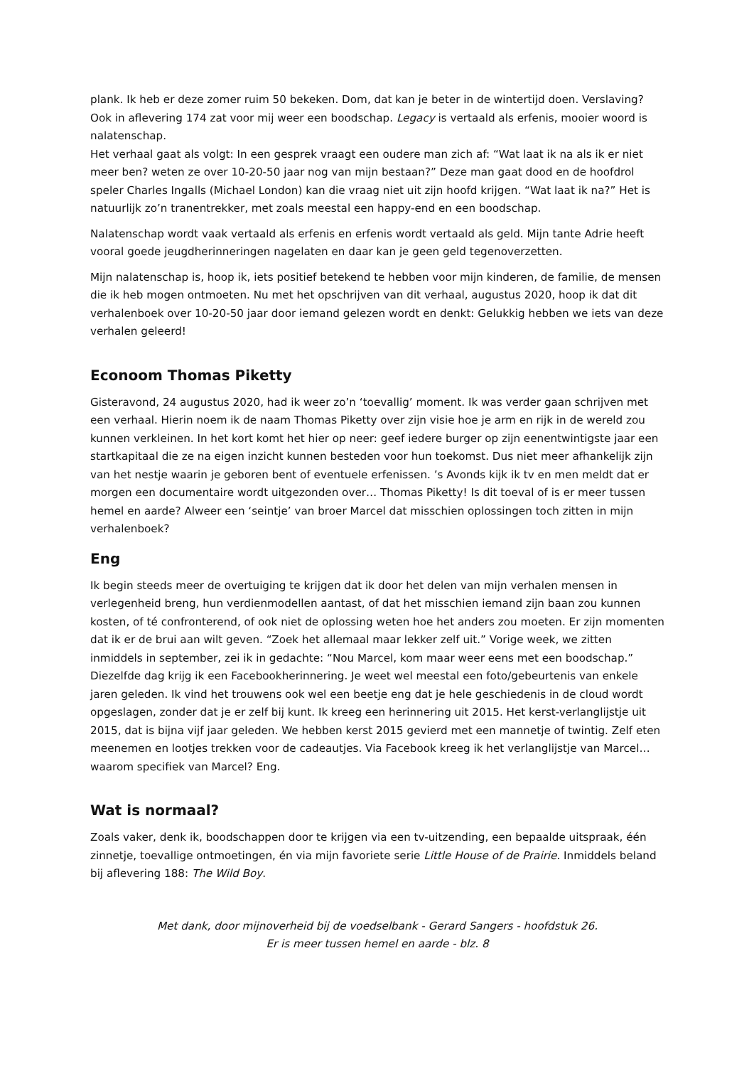plank. Ik heb er deze zomer ruim 50 bekeken. Dom, dat kan je beter in de wintertijd doen. Verslaving? Ook in aflevering 174 zat voor mij weer een boodschap. Legacy is vertaald als erfenis, mooier woord is nalatenschap.
Het verhaal gaat als volgt: In een gesprek vraagt een oudere man zich af: “Wat laat ik na als ik er niet meer ben? weten ze over 10-20-50 jaar nog van mijn bestaan?” Deze man gaat dood en de hoofdrol speler Charles Ingalls (Michael London) kan die vraag niet uit zijn hoofd krijgen. “Wat laat ik na?” Het is natuurlijk zo’n tranentrekker, met zoals meestal een happy-end en een boodschap.
Nalatenschap wordt vaak vertaald als erfenis en erfenis wordt vertaald als geld. Mijn tante Adrie heeft vooral goede jeugdherinneringen nagelaten en daar kan je geen geld tegenoverzetten.
Mijn nalatenschap is, hoop ik, iets positief betekend te hebben voor mijn kinderen, de familie, de mensen die ik heb mogen ontmoeten. Nu met het opschrijven van dit verhaal, augustus 2020, hoop ik dat dit verhalenboek over 10-20-50 jaar door iemand gelezen wordt en denkt: Gelukkig hebben we iets van deze verhalen geleerd!
Econoom Thomas Piketty
Gisteravond, 24 augustus 2020, had ik weer zo’n ‘toevallig’ moment. Ik was verder gaan schrijven met een verhaal. Hierin noem ik de naam Thomas Piketty over zijn visie hoe je arm en rijk in de wereld zou kunnen verkleinen. In het kort komt het hier op neer: geef iedere burger op zijn eenentwintigste jaar een startkapitaal die ze na eigen inzicht kunnen besteden voor hun toekomst. Dus niet meer afhankelijk zijn van het nestje waarin je geboren bent of eventuele erfenissen. ’s Avonds kijk ik tv en men meldt dat er morgen een documentaire wordt uitgezonden over… Thomas Piketty! Is dit toeval of is er meer tussen hemel en aarde? Alweer een ‘seintje’ van broer Marcel dat misschien oplossingen toch zitten in mijn verhalenboek?
Eng
Ik begin steeds meer de overtuiging te krijgen dat ik door het delen van mijn verhalen mensen in verlegenheid breng, hun verdienmodellen aantast, of dat het misschien iemand zijn baan zou kunnen kosten, of té confronterend, of ook niet de oplossing weten hoe het anders zou moeten. Er zijn momenten dat ik er de brui aan wilt geven. “Zoek het allemaal maar lekker zelf uit.” Vorige week, we zitten inmiddels in september, zei ik in gedachte: “Nou Marcel, kom maar weer eens met een boodschap.” Diezelfde dag krijg ik een Facebookherinnering. Je weet wel meestal een foto/gebeurtenis van enkele jaren geleden. Ik vind het trouwens ook wel een beetje eng dat je hele geschiedenis in de cloud wordt opgeslagen, zonder dat je er zelf bij kunt. Ik kreeg een herinnering uit 2015. Het kerst-verlanglijstje uit 2015, dat is bijna vijf jaar geleden. We hebben kerst 2015 gevierd met een mannetje of twintig. Zelf eten meenemen en lootjes trekken voor de cadeautjes. Via Facebook kreeg ik het verlanglijstje van Marcel… waarom specifiek van Marcel? Eng.
Wat is normaal?
Zoals vaker, denk ik, boodschappen door te krijgen via een tv-uitzending, een bepaalde uitspraak, één zinnetje, toevallige ontmoetingen, én via mijn favoriete serie Little House of de Prairie. Inmiddels beland bij aflevering 188: The Wild Boy.
Met dank, door mijnoverheid bij de voedselbank - Gerard Sangers - hoofdstuk 26.
Er is meer tussen hemel en aarde - blz. 8